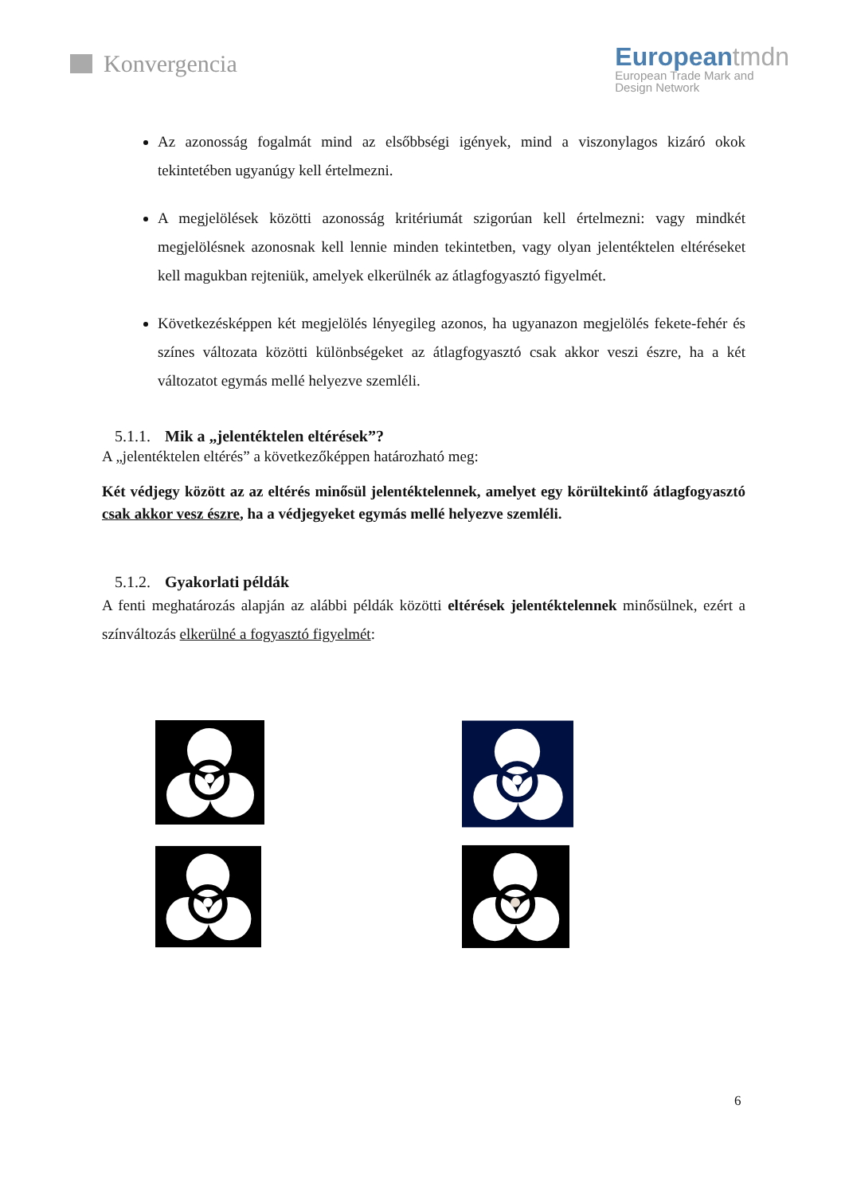Konvergencia
Europeantmdn
European Trade Mark and
Design Network
Az azonosság fogalmát mind az elsőbbségi igények, mind a viszonylagos kizáró okok tekintetében ugyanúgy kell értelmezni.
A megjelölések közötti azonosság kritériumát szigorúan kell értelmezni: vagy mindkét megjelölésnek azonosnak kell lennie minden tekintetben, vagy olyan jelentéktelen eltéréseket kell magukban rejteniük, amelyek elkerülnék az átlagfogyasztó figyelmét.
Következésképpen két megjelölés lényegileg azonos, ha ugyanazon megjelölés fekete-fehér és színes változata közötti különbségeket az átlagfogyasztó csak akkor veszi észre, ha a két változatot egymás mellé helyezve szemléli.
5.1.1. Mik a „jelentéktelen eltérések”?
A „jelentéktelen eltérés” a következőképpen határozható meg:
Két védjegy között az az eltérés minősül jelentéktelennek, amelyet egy körültekintő átlagfogyasztó csak akkor vesz észre, ha a védjegyeket egymás mellé helyezve szemléli.
5.1.2. Gyakorlati példák
A fenti meghatározás alapján az alábbi példák közötti eltérések jelentéktelennek minősülnek, ezért a színváltozás elkerülné a fogyasztó figyelmét:
6